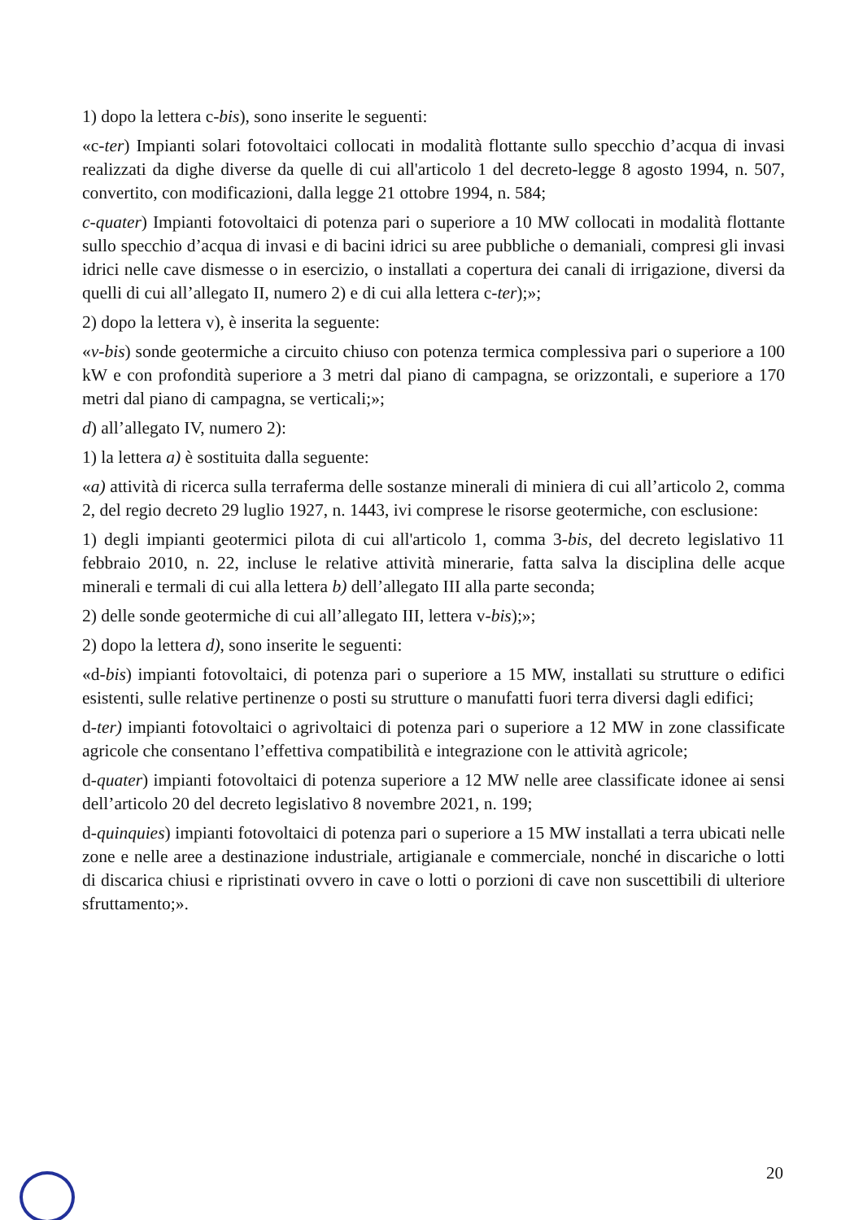1) dopo la lettera c-bis), sono inserite le seguenti:
«c-ter) Impianti solari fotovoltaici collocati in modalità flottante sullo specchio d’acqua di invasi realizzati da dighe diverse da quelle di cui all'articolo 1 del decreto-legge 8 agosto 1994, n. 507, convertito, con modificazioni, dalla legge 21 ottobre 1994, n. 584;
c-quater) Impianti fotovoltaici di potenza pari o superiore a 10 MW collocati in modalità flottante sullo specchio d’acqua di invasi e di bacini idrici su aree pubbliche o demaniali, compresi gli invasi idrici nelle cave dismesse o in esercizio, o installati a copertura dei canali di irrigazione, diversi da quelli di cui all’allegato II, numero 2) e di cui alla lettera c-ter);»;
2) dopo la lettera v), è inserita la seguente:
«v-bis) sonde geotermiche a circuito chiuso con potenza termica complessiva pari o superiore a 100 kW e con profondità superiore a 3 metri dal piano di campagna, se orizzontali, e superiore a 170 metri dal piano di campagna, se verticali;»;
d) all’allegato IV, numero 2):
1) la lettera a) è sostituita dalla seguente:
«a) attività di ricerca sulla terraferma delle sostanze minerali di miniera di cui all’articolo 2, comma 2, del regio decreto 29 luglio 1927, n. 1443, ivi comprese le risorse geotermiche, con esclusione:
1) degli impianti geotermici pilota di cui all'articolo 1, comma 3-bis, del decreto legislativo 11 febbraio 2010, n. 22, incluse le relative attività minerarie, fatta salva la disciplina delle acque minerali e termali di cui alla lettera b) dell’allegato III alla parte seconda;
2) delle sonde geotermiche di cui all’allegato III, lettera v-bis);»;
2) dopo la lettera d), sono inserite le seguenti:
«d-bis) impianti fotovoltaici, di potenza pari o superiore a 15 MW, installati su strutture o edifici esistenti, sulle relative pertinenze o posti su strutture o manufatti fuori terra diversi dagli edifici;
d-ter) impianti fotovoltaici o agrivoltaici di potenza pari o superiore a 12 MW in zone classificate agricole che consentano l’effettiva compatibilità e integrazione con le attività agricole;
d-quater) impianti fotovoltaici di potenza superiore a 12 MW nelle aree classificate idonee ai sensi dell’articolo 20 del decreto legislativo 8 novembre 2021, n. 199;
d-quinquies) impianti fotovoltaici di potenza pari o superiore a 15 MW installati a terra ubicati nelle zone e nelle aree a destinazione industriale, artigianale e commerciale, nonché in discariche o lotti di discarica chiusi e ripristinati ovvero in cave o lotti o porzioni di cave non suscettibili di ulteriore sfruttamento;».
20